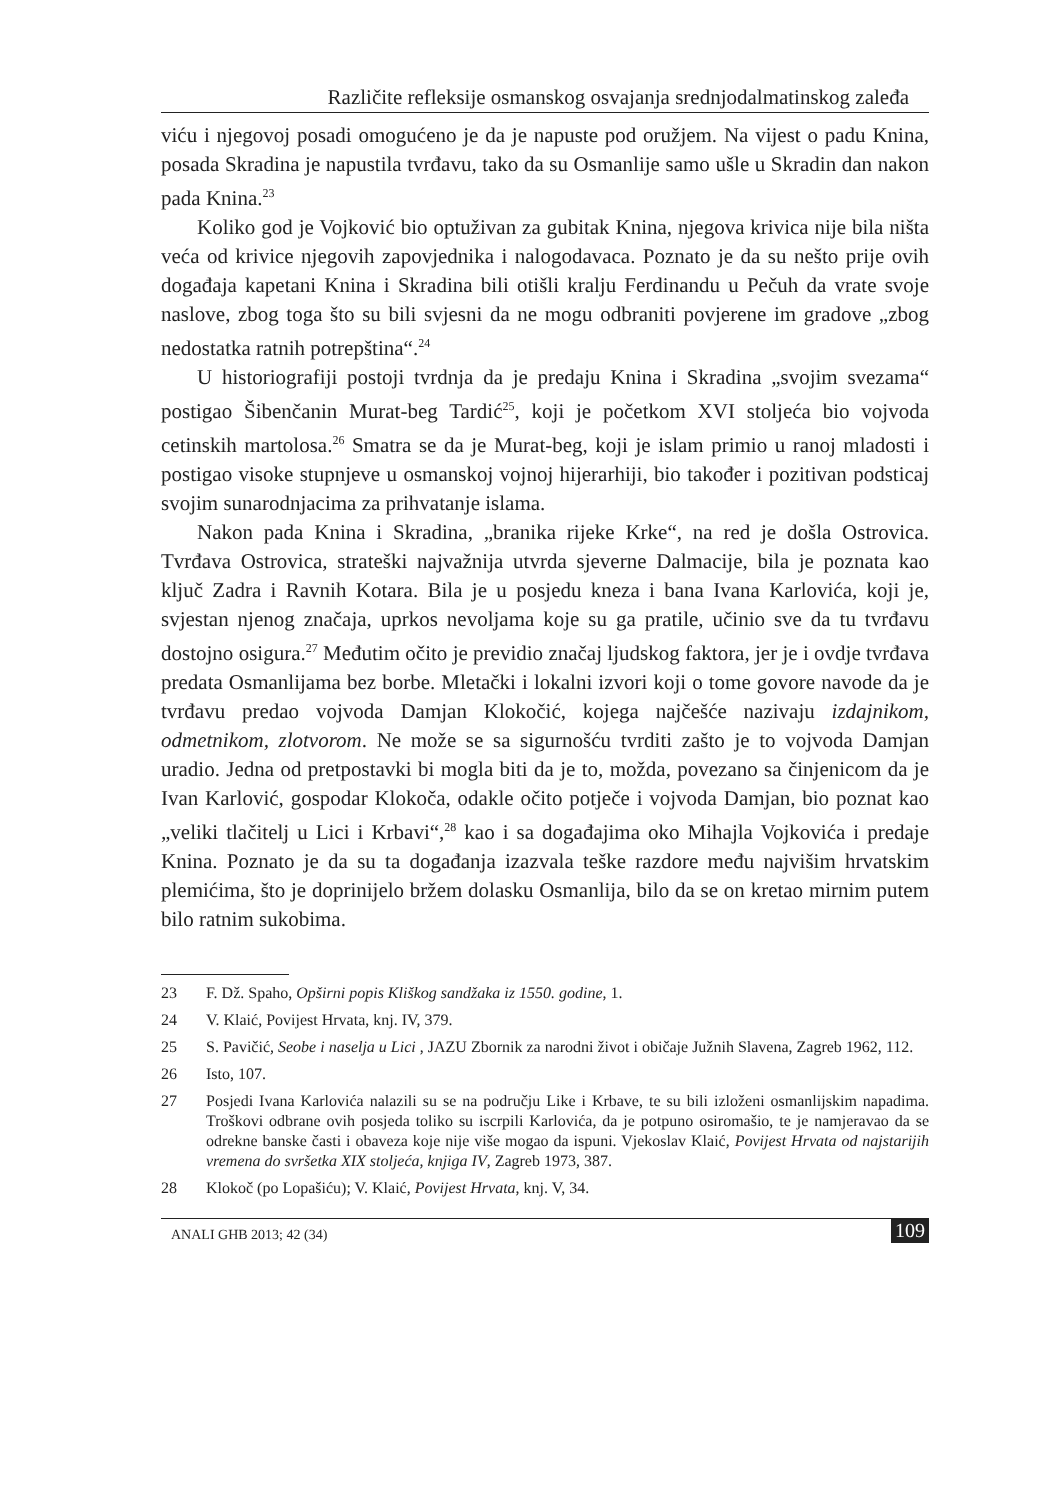Različite refleksije osmanskog osvajanja srednjodalmatinskog zaleđa
viću i njegovoj posadi omogućeno je da je napuste pod oružjem. Na vijest o padu Knina, posada Skradina je napustila tvrđavu, tako da su Osmanlije samo ušle u Skradin dan nakon pada Knina.<sup>23</sup>
Koliko god je Vojković bio optuživan za gubitak Knina, njegova krivica nije bila ništa veća od krivice njegovih zapovjednika i nalogodavaca. Poznato je da su nešto prije ovih događaja kapetani Knina i Skradina bili otišli kralju Ferdinandu u Pečuh da vrate svoje naslove, zbog toga što su bili svjesni da ne mogu odbraniti povjerene im gradove „zbog nedostatka ratnih potrepština“.<sup>24</sup>
U historiografiji postoji tvrdnja da je predaju Knina i Skradina „svojim svezama“ postigao Šibenčanin Murat-beg Tardić<sup>25</sup>, koji je početkom XVI stoljeća bio vojvoda cetinskih martolosa.<sup>26</sup> Smatra se da je Murat-beg, koji je islam primio u ranoj mladosti i postigao visoke stupnjeve u osmanskoj vojnoj hijerarhiji, bio također i pozitivan podsticaj svojim sunarodnjacima za prihvatanje islama.
Nakon pada Knina i Skradina, „branika rijeke Krke“, na red je došla Ostrovica. Tvrđava Ostrovica, strateški najvažnija utvrda sjeverne Dalmacije, bila je poznata kao ključ Zadra i Ravnih Kotara. Bila je u posjedu kneza i bana Ivana Karlovića, koji je, svjestan njenog značaja, uprkos nevoljama koje su ga pratile, učinio sve da tu tvrđavu dostojno osigura.<sup>27</sup> Međutim očito je previdio značaj ljudskog faktora, jer je i ovdje tvrđava predata Osmanlijama bez borbe. Mletački i lokalni izvori koji o tome govore navode da je tvrđavu predao vojvoda Damjan Klokočić, kojega najčešće nazivaju izdajnikom, odmetnikom, zlotvorom. Ne može se sa sigurnošću tvrditi zašto je to vojvoda Damjan uradio. Jedna od pretpostavki bi mogla biti da je to, možda, povezano sa činjenicom da je Ivan Karlović, gospodar Klokoča, odakle očito potječe i vojvoda Damjan, bio poznat kao „veliki tlačitelj u Lici i Krbavi“,<sup>28</sup> kao i sa događajima oko Mihajla Vojkovića i predaje Knina. Poznato je da su ta događanja izazvala teške razdore među najvišim hrvatskim plemićima, što je doprinijelo bržem dolasku Osmanlija, bilo da se on kretao mirnim putem bilo ratnim sukobima.
23 F. Dž. Spaho, Opširni popis Kliškog sandžaka iz 1550. godine, 1.
24 V. Klaić, Povijest Hrvata, knj. IV, 379.
25 S. Pavičić, Seobe i naselja u Lici , JAZU Zbornik za narodni život i običaje Južnih Slavena, Zagreb 1962, 112.
26 Isto, 107.
27 Posjedi Ivana Karlovića nalazili su se na području Like i Krbave, te su bili izloženi osmanlijskim napadima. Troškovi odbrane ovih posjeda toliko su iscrpili Karlovića, da je potpuno osiromašio, te je namjeravao da se odrekne banske časti i obaveza koje nije više mogao da ispuni. Vjekoslav Klaić, Povijest Hrvata od najstarijih vremena do svršetka XIX stoljeća, knjiga IV, Zagreb 1973, 387.
28 Klokoč (po Lopašiću); V. Klaić, Povijest Hrvata, knj. V, 34.
ANALI GHB 2013; 42 (34) 109